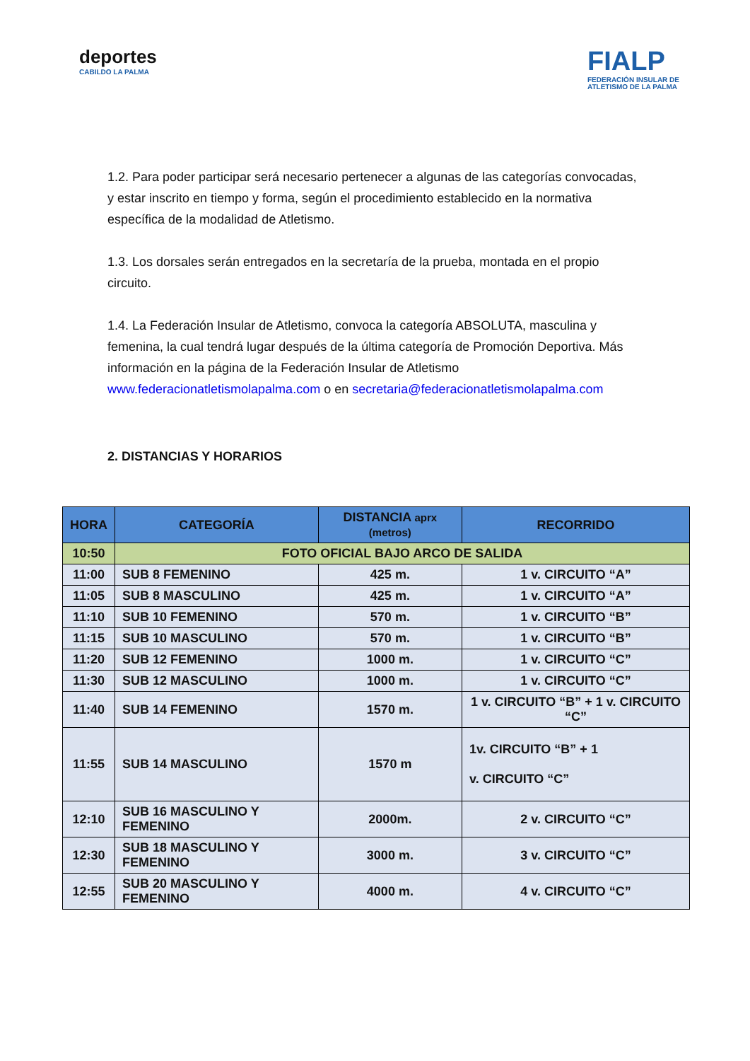deportes
CABILDO LA PALMA
FIALP
FEDERACIÓN INSULAR DE
ATLETISMO DE LA PALMA
1.2. Para poder participar será necesario pertenecer a algunas de las categorías convocadas, y estar inscrito en tiempo y forma, según el procedimiento establecido en la normativa específica de la modalidad de Atletismo.
1.3. Los dorsales serán entregados en la secretaría de la prueba, montada en el propio circuito.
1.4. La Federación Insular de Atletismo, convoca la categoría ABSOLUTA, masculina y femenina, la cual tendrá lugar después de la última categoría de Promoción Deportiva. Más información en la página de la Federación Insular de Atletismo www.federacionatletismolapalma.com o en secretaria@federacionatletismolapalma.com
2. DISTANCIAS Y HORARIOS
| HORA | CATEGORÍA | DISTANCIA aprx (metros) | RECORRIDO |
| --- | --- | --- | --- |
| 10:50 | FOTO OFICIAL BAJO ARCO DE SALIDA | | |
| 11:00 | SUB 8 FEMENINO | 425 m. | 1 v. CIRCUITO “A” |
| 11:05 | SUB 8 MASCULINO | 425 m. | 1 v. CIRCUITO “A” |
| 11:10 | SUB 10 FEMENINO | 570 m. | 1 v. CIRCUITO “B” |
| 11:15 | SUB 10 MASCULINO | 570 m. | 1 v. CIRCUITO “B” |
| 11:20 | SUB 12 FEMENINO | 1000 m. | 1 v. CIRCUITO “C” |
| 11:30 | SUB 12 MASCULINO | 1000 m. | 1 v. CIRCUITO “C” |
| 11:40 | SUB 14 FEMENINO | 1570 m. | 1 v. CIRCUITO “B” + 1 v. CIRCUITO “C” |
| 11:55 | SUB 14 MASCULINO | 1570 m | 1v. CIRCUITO “B” + 1 v. CIRCUITO “C” |
| 12:10 | SUB 16 MASCULINO Y FEMENINO | 2000m. | 2 v. CIRCUITO “C” |
| 12:30 | SUB 18 MASCULINO Y FEMENINO | 3000 m. | 3 v. CIRCUITO “C” |
| 12:55 | SUB 20 MASCULINO Y FEMENINO | 4000 m. | 4 v. CIRCUITO “C” |